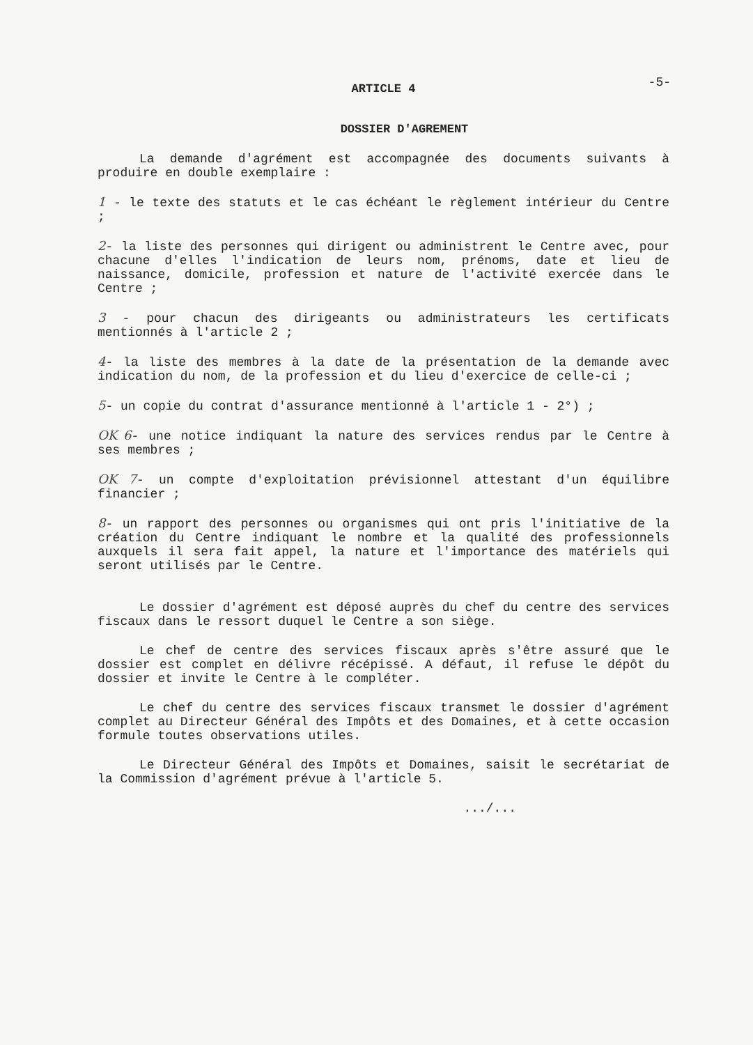-5-
ARTICLE 4
DOSSIER D'AGREMENT
La demande d'agrément est accompagnée des documents suivants à produire en double exemplaire :
1 - le texte des statuts et le cas échéant le règlement intérieur du Centre ;
2- la liste des personnes qui dirigent ou administrent le Centre avec, pour chacune d'elles l'indication de leurs nom, prénoms, date et lieu de naissance, domicile, profession et nature de l'activité exercée dans le Centre ;
3 - pour chacun des dirigeants ou administrateurs les certificats mentionnés à l'article 2 ;
4- la liste des membres à la date de la présentation de la demande avec indication du nom, de la profession et du lieu d'exercice de celle-ci ;
5- un copie du contrat d'assurance mentionné à l'article 1 - 2°) ;
OK 6- une notice indiquant la nature des services rendus par le Centre à ses membres ;
OK 7- un compte d'exploitation prévisionnel attestant d'un équilibre financier ;
8- un rapport des personnes ou organismes qui ont pris l'initiative de la création du Centre indiquant le nombre et la qualité des professionnels auxquels il sera fait appel, la nature et l'importance des matériels qui seront utilisés par le Centre.
Le dossier d'agrément est déposé auprès du chef du centre des services fiscaux dans le ressort duquel le Centre a son siège.
Le chef de centre des services fiscaux après s'être assuré que le dossier est complet en délivre récépissé. A défaut, il refuse le dépôt du dossier et invite le Centre à le compléter.
Le chef du centre des services fiscaux transmet le dossier d'agrément complet au Directeur Général des Impôts et des Domaines, et à cette occasion formule toutes observations utiles.
Le Directeur Général des Impôts et Domaines, saisit le secrétariat de la Commission d'agrément prévue à l'article 5.
.../...